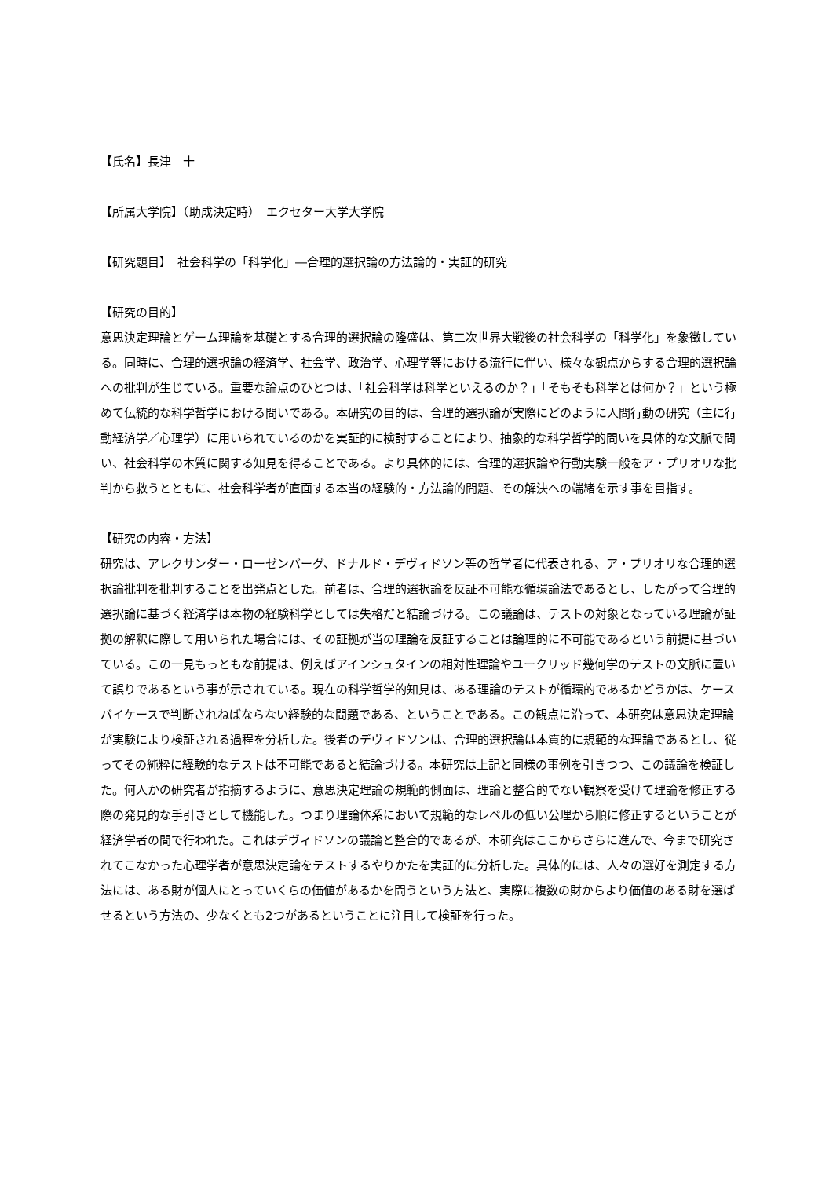【氏名】長津　十
【所属大学院】（助成決定時）　エクセター大学大学院
【研究題目】　社会科学の「科学化」―合理的選択論の方法論的・実証的研究
【研究の目的】
意思決定理論とゲーム理論を基礎とする合理的選択論の隆盛は、第二次世界大戦後の社会科学の「科学化」を象徴している。同時に、合理的選択論の経済学、社会学、政治学、心理学等における流行に伴い、様々な観点からする合理的選択論への批判が生じている。重要な論点のひとつは、「社会科学は科学といえるのか？」「そもそも科学とは何か？」という極めて伝統的な科学哲学における問いである。本研究の目的は、合理的選択論が実際にどのように人間行動の研究（主に行動経済学／心理学）に用いられているのかを実証的に検討することにより、抽象的な科学哲学的問いを具体的な文脈で問い、社会科学の本質に関する知見を得ることである。より具体的には、合理的選択論や行動実験一般をア・プリオリな批判から救うとともに、社会科学者が直面する本当の経験的・方法論的問題、その解決への端緒を示す事を目指す。
【研究の内容・方法】
研究は、アレクサンダー・ローゼンバーグ、ドナルド・デヴィドソン等の哲学者に代表される、ア・プリオリな合理的選択論批判を批判することを出発点とした。前者は、合理的選択論を反証不可能な循環論法であるとし、したがって合理的選択論に基づく経済学は本物の経験科学としては失格だと結論づける。この議論は、テストの対象となっている理論が証拠の解釈に際して用いられた場合には、その証拠が当の理論を反証することは論理的に不可能であるという前提に基づいている。この一見もっともな前提は、例えばアインシュタインの相対性理論やユークリッド幾何学のテストの文脈に置いて誤りであるという事が示されている。現在の科学哲学的知見は、ある理論のテストが循環的であるかどうかは、ケースバイケースで判断されねばならない経験的な問題である、ということである。この観点に沿って、本研究は意思決定理論が実験により検証される過程を分析した。後者のデヴィドソンは、合理的選択論は本質的に規範的な理論であるとし、従ってその純粋に経験的なテストは不可能であると結論づける。本研究は上記と同様の事例を引きつつ、この議論を検証した。何人かの研究者が指摘するように、意思決定理論の規範的側面は、理論と整合的でない観察を受けて理論を修正する際の発見的な手引きとして機能した。つまり理論体系において規範的なレベルの低い公理から順に修正するということが経済学者の間で行われた。これはデヴィドソンの議論と整合的であるが、本研究はここからさらに進んで、今まで研究されてこなかった心理学者が意思決定論をテストするやりかたを実証的に分析した。具体的には、人々の選好を測定する方法には、ある財が個人にとっていくらの価値があるかを問うという方法と、実際に複数の財からより価値のある財を選ばせるという方法の、少なくとも2つがあるということに注目して検証を行った。